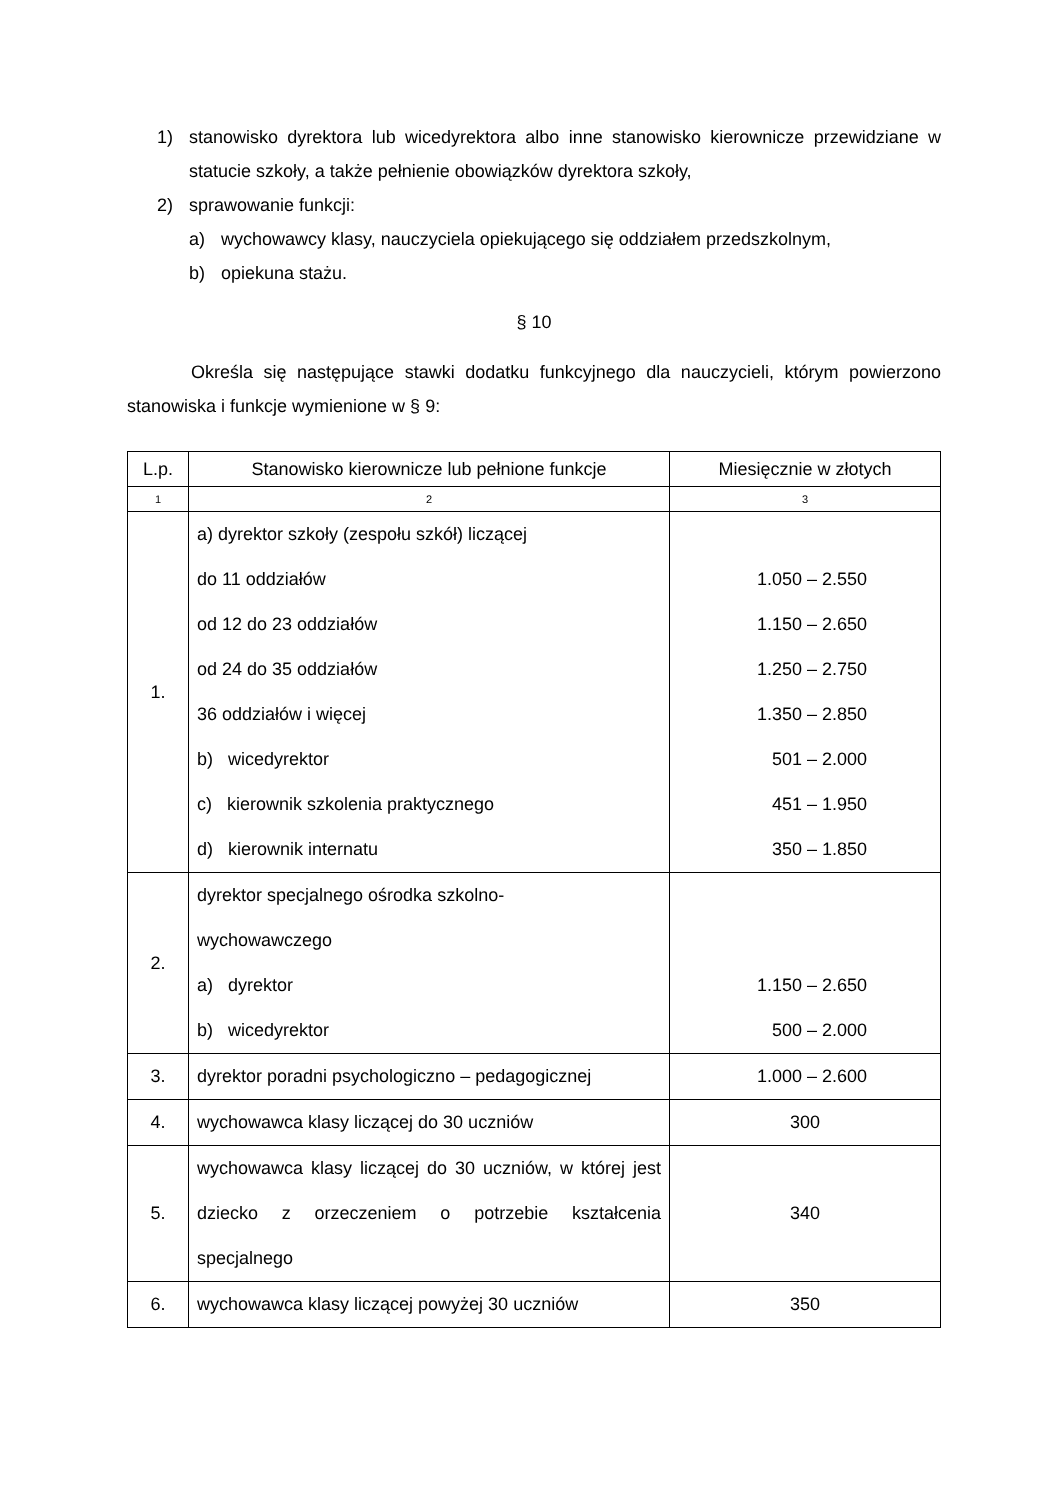1) stanowisko dyrektora lub wicedyrektora albo inne stanowisko kierownicze przewidziane w statucie szkoły, a także pełnienie obowiązków dyrektora szkoły,
2) sprawowanie funkcji:
a) wychowawcy klasy, nauczyciela opiekującego się oddziałem przedszkolnym,
b) opiekuna stażu.
§ 10
Określa się następujące stawki dodatku funkcyjnego dla nauczycieli, którym powierzono stanowiska i funkcje wymienione w § 9:
| L.p. | Stanowisko kierownicze lub pełnione funkcje | Miesięcznie w złotych |
| 1 | 2 | 3 |
| 1. | a) dyrektor szkoły (zespołu szkół) liczącej do 11 oddziałów od 12 do 23 oddziałów od 24 do 35 oddziałów 36 oddziałów i więcej b) wicedyrektor c) kierownik szkolenia praktycznego d) kierownik internatu | 1.050 – 2.550 1.150 – 2.650 1.250 – 2.750 1.350 – 2.850 501 – 2.000 451 – 1.950 350 – 1.850 |
| 2. | dyrektor specjalnego ośrodka szkolno- wychowawczego a) dyrektor b) wicedyrektor | 1.150 – 2.650 500 – 2.000 |
| 3. | dyrektor poradni psychologiczno – pedagogicznej | 1.000 – 2.600 |
| 4. | wychowawca klasy liczącej do 30 uczniów | 300 |
| 5. | wychowawca klasy liczącej do 30 uczniów, w której jest dziecko z orzeczeniem o potrzebie kształcenia specjalnego | 340 |
| 6. | wychowawca klasy liczącej powyżej 30 uczniów | 350 |